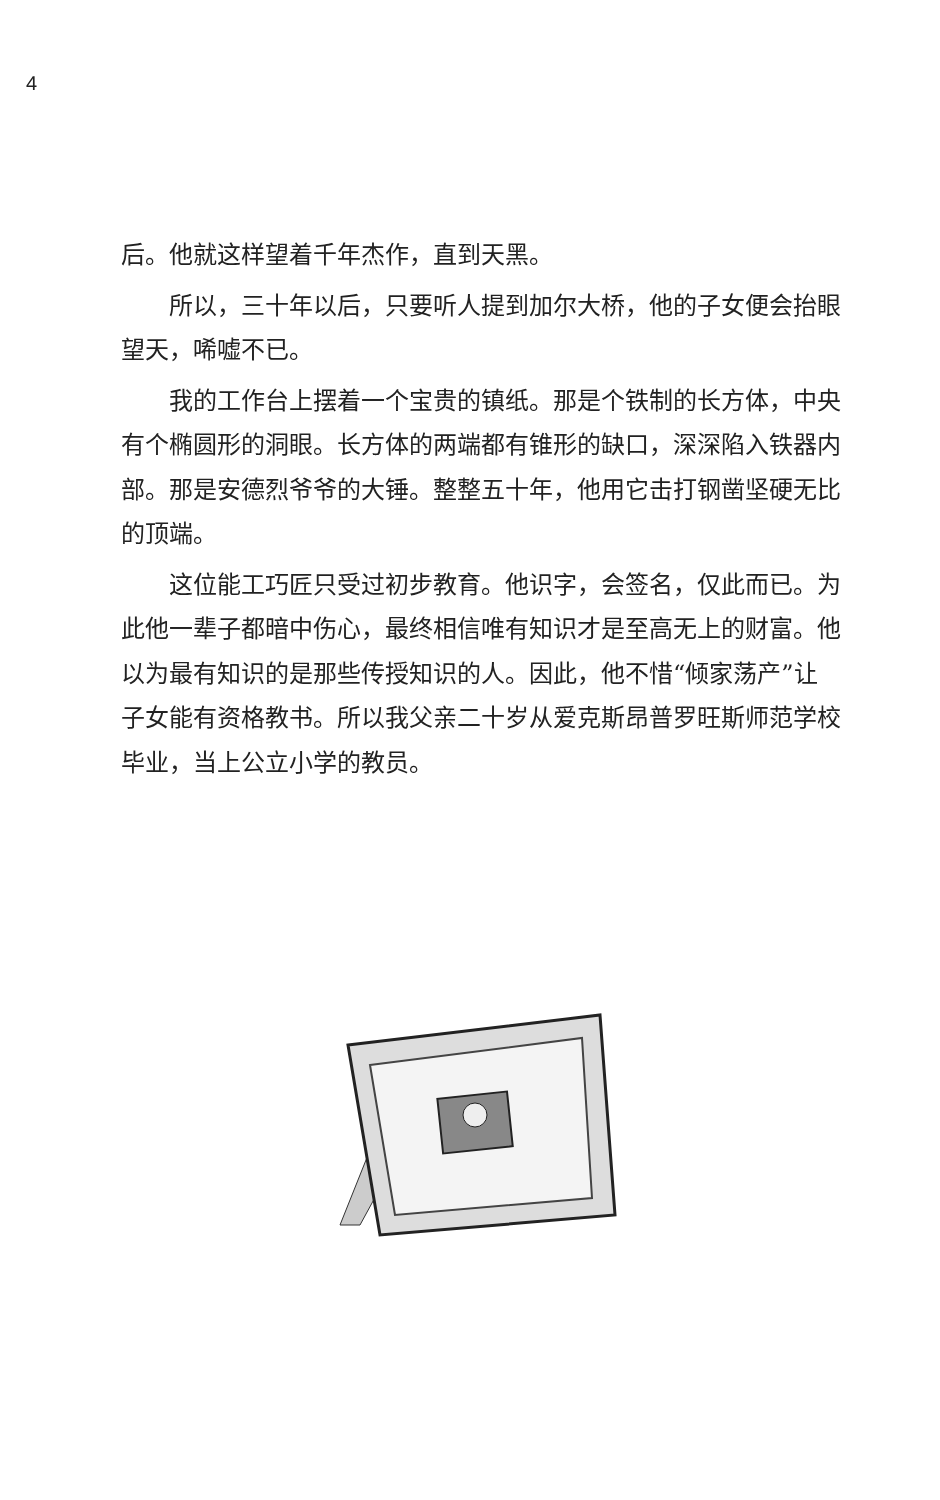4
后。他就这样望着千年杰作，直到天黑。
所以，三十年以后，只要听人提到加尔大桥，他的子女便会抬眼望天，唏嘘不已。
我的工作台上摆着一个宝贵的镇纸。那是个铁制的长方体，中央有个椭圆形的洞眼。长方体的两端都有锥形的缺口，深深陷入铁器内部。那是安德烈爷爷的大锤。整整五十年，他用它击打钢凿坚硬无比的顶端。
这位能工巧匠只受过初步教育。他识字，会签名，仅此而已。为此他一辈子都暗中伤心，最终相信唯有知识才是至高无上的财富。他以为最有知识的是那些传授知识的人。因此，他不惜“倾家荡产”让子女能有资格教书。所以我父亲二十岁从爱克斯昂普罗旺斯师范学校毕业，当上公立小学的教员。